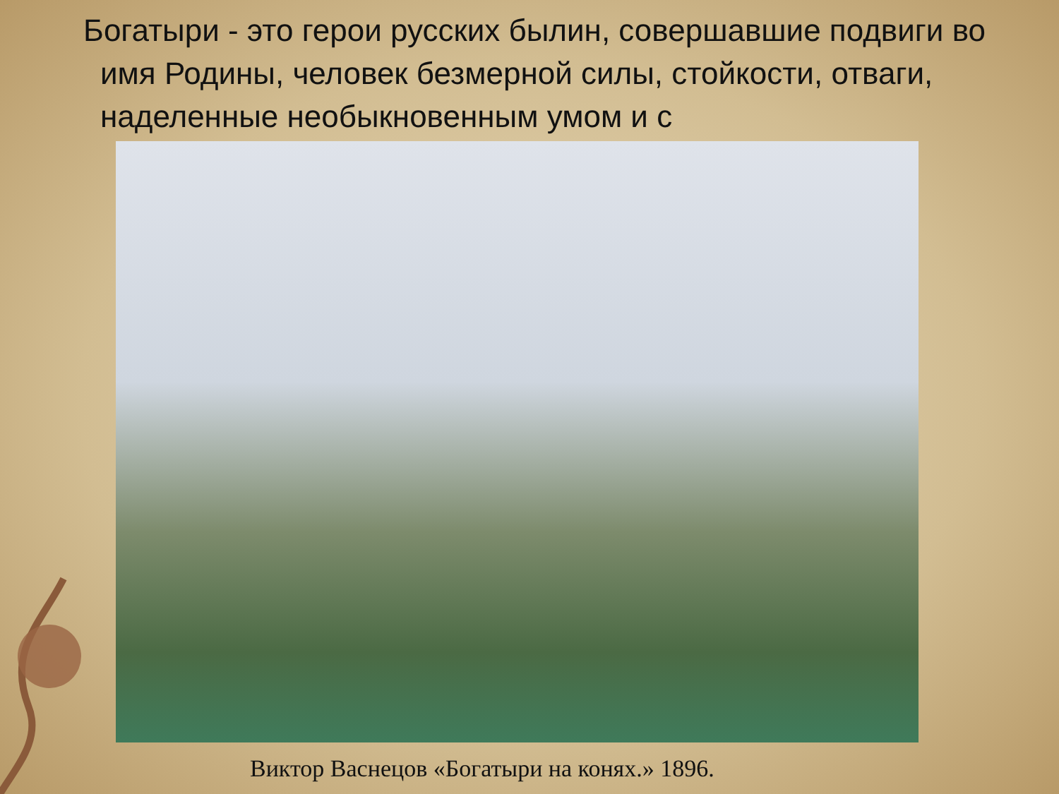Богатыри - это герои русских былин, совершавшие подвиги во имя Родины, человек безмерной силы, стойкости, отваги, наделенные необыкновенным умом и с
Виктор Васнецов «Богатыри на конях.» 1896.